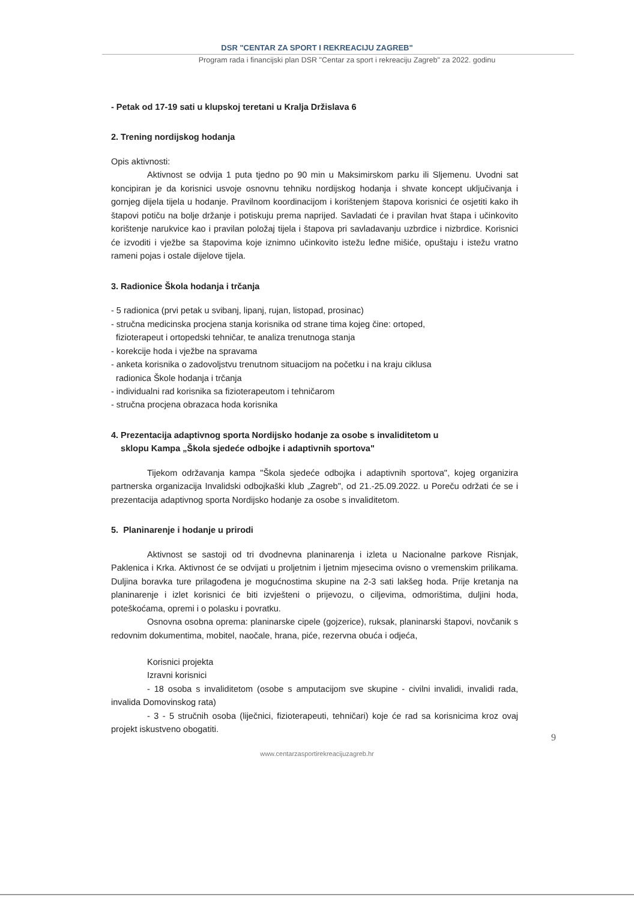DSR "CENTAR ZA SPORT I REKREACIJU ZAGREB"
Program rada i financijski plan DSR "Centar za sport i rekreaciju Zagreb" za 2022. godinu
- Petak od 17-19 sati u klupskoj teretani u Kralja Držislava 6
2. Trening nordijskog hodanja
Opis aktivnosti:
Aktivnost se odvija 1 puta tjedno po 90 min u Maksimirskom parku ili Sljemenu. Uvodni sat koncipiran je da korisnici usvoje osnovnu tehniku nordijskog hodanja i shvate koncept uključivanja i gornjeg dijela tijela u hodanje. Pravilnom koordinacijom i korištenjem štapova korisnici će osjetiti kako ih štapovi potiču na bolje držanje i potiskuju prema naprijed. Savladati će i pravilan hvat štapa i učinkovito korištenje narukvice kao i pravilan položaj tijela i štapova pri savladavanju uzbrdice i nizbrdice. Korisnici će izvoditi i vježbe sa štapovima koje iznimno učinkovito istežu leđne mišiće, opuštaju i istežu vratno rameni pojas i ostale dijelove tijela.
3. Radionice Škola hodanja i trčanja
- 5 radionica (prvi petak u svibanj, lipanj, rujan, listopad, prosinac)
- stručna medicinska procjena stanja korisnika od strane tima kojeg čine: ortoped,
fizioterapeut i ortopedski tehničar, te analiza trenutnoga stanja
- korekcije hoda i vježbe na spravama
- anketa korisnika o zadovoljstvu trenutnom situacijom na početku i na kraju ciklusa
radionica Škole hodanja i trčanja
- individualni rad korisnika sa fizioterapeutom i tehničarom
- stručna procjena obrazaca hoda korisnika
4. Prezentacija adaptivnog sporta Nordijsko hodanje za osobe s invaliditetom u
sklopu Kampa „Škola sjedeće odbojke i adaptivnih sportova"
Tijekom održavanja kampa "Škola sjedeće odbojka i adaptivnih sportova", kojeg organizira partnerska organizacija Invalidski odbojkaški klub „Zagreb", od 21.-25.09.2022. u Poreču održati će se i prezentacija adaptivnog sporta Nordijsko hodanje za osobe s invaliditetom.
5. Planinarenje i hodanje u prirodi
Aktivnost se sastoji od tri dvodnevna planinarenja i izleta u Nacionalne parkove Risnjak, Paklenica i Krka. Aktivnost će se odvijati u proljetnim i ljetnim mjesecima ovisno o vremenskim prilikama. Duljina boravka ture prilagođena je mogućnostima skupine na 2-3 sati lakšeg hoda. Prije kretanja na planinarenje i izlet korisnici će biti izvješteni o prijevozu, o ciljevima, odmorištima, duljini hoda, poteškoćama, opremi i o polasku i povratku.
Osnovna osobna oprema: planinarske cipele (gojzerice), ruksak, planinarski štapovi, novčanik s redovnim dokumentima, mobitel, naočale, hrana, piće, rezervna obuća i odjeća,
Korisnici projekta
Izravni korisnici
- 18 osoba s invaliditetom (osobe s amputacijom sve skupine - civilni invalidi, invalidi rada, invalida Domovinskog rata)
- 3 - 5 stručnih osoba (liječnici, fizioterapeuti, tehničari) koje će rad sa korisnicima kroz ovaj projekt iskustveno obogatiti.
9
www.centarzasportirekreacijuzagreb.hr